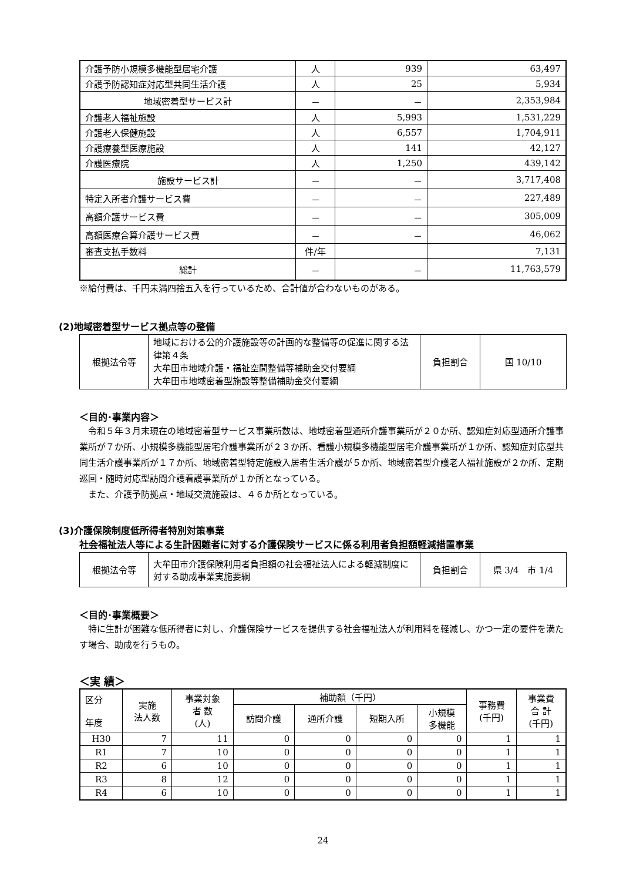| 介護予防小規模多機能型居宅介護 | 人 | 939 | 63,497 |
| 介護予防認知症対応型共同生活介護 | 人 | 25 | 5,934 |
| 地域密着型サービス計 | － | － | 2,353,984 |
| 介護老人福祉施設 | 人 | 5,993 | 1,531,229 |
| 介護老人保健施設 | 人 | 6,557 | 1,704,911 |
| 介護療養型医療施設 | 人 | 141 | 42,127 |
| 介護医療院 | 人 | 1,250 | 439,142 |
| 施設サービス計 | － | － | 3,717,408 |
| 特定入所者介護サービス費 | － | － | 227,489 |
| 高額介護サービス費 | － | － | 305,009 |
| 高額医療合算介護サービス費 | － | － | 46,062 |
| 審査支払手数料 | 件/年 | | 7,131 |
| 総計 | － | － | 11,763,579 |
※給付費は、千円未満四捨五入を行っているため、合計値が合わないものがある。
(2)地域密着型サービス拠点等の整備
| 根拠法令等 | 地域における公的介護施設等の計画的な整備等の促進に関する法律第４条 大牟田市地域介護・福祉空間整備等補助金交付要綱 大牟田市地域密着型施設等整備補助金交付要綱 | 負担割合 | 国 10/10 |
＜目的･事業内容＞
　令和５年３月末現在の地域密着型サービス事業所数は、地域密着型通所介護事業所が２０か所、認知症対応型通所介護事業所が７か所、小規模多機能型居宅介護事業所が２３か所、看護小規模多機能型居宅介護事業所が１か所、認知症対応型共同生活介護事業所が１７か所、地域密着型特定施設入居者生活介護が５か所、地域密着型介護老人福祉施設が２か所、定期巡回・随時対応型訪問介護看護事業所が１か所となっている。
　また、介護予防拠点・地域交流施設は、４６か所となっている。
(3)介護保険制度低所得者特別対策事業
社会福祉法人等による生計困難者に対する介護保険サービスに係る利用者負担額軽減措置事業
| 根拠法令等 | 大牟田市介護保険利用者負担額の社会福祉法人による軽減制度に対する助成事業実施要綱 | 負担割合 | 県 3/4 市 1/4 |
＜目的･事業概要＞
　特に生計が困難な低所得者に対し、介護保険サービスを提供する社会福祉法人が利用料を軽減し、かつ一定の要件を満たす場合、助成を行うもの。
＜実 績＞
| 区分 年度 | 実施 法人数 | 事業対象 者 数 (人) | 補助額（千円） | | | | 事務費 (千円) | 事業費 合 計 (千円) |
| --- | --- | --- | --- | --- | --- | --- | --- | --- |
| | | | 訪問介護 | 通所介護 | 短期入所 | 小規模 多機能 | | |
| H30 | 7 | 11 | 0 | 0 | 0 | 0 | 1 | 1 |
| R1 | 7 | 10 | 0 | 0 | 0 | 0 | 1 | 1 |
| R2 | 6 | 10 | 0 | 0 | 0 | 0 | 1 | 1 |
| R3 | 8 | 12 | 0 | 0 | 0 | 0 | 1 | 1 |
| R4 | 6 | 10 | 0 | 0 | 0 | 0 | 1 | 1 |
24